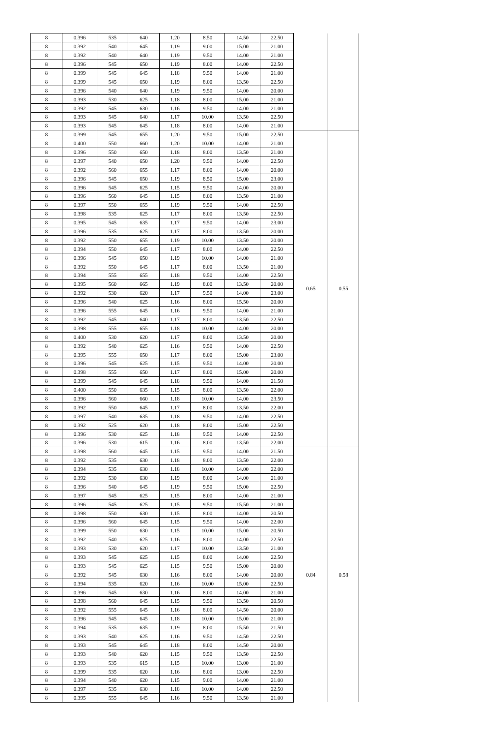| 8 | 0.396 | 535 | 640 | 1.20 | 8.50 | 14.50 | 22.50 | | |
| 8 | 0.392 | 540 | 645 | 1.19 | 9.00 | 15.00 | 21.00 | | |
| 8 | 0.392 | 540 | 640 | 1.19 | 9.50 | 14.00 | 21.00 | | |
| 8 | 0.396 | 545 | 650 | 1.19 | 8.00 | 14.00 | 22.50 | | |
| 8 | 0.399 | 545 | 645 | 1.18 | 9.50 | 14.00 | 21.00 | | |
| 8 | 0.399 | 545 | 650 | 1.19 | 8.00 | 13.50 | 22.50 | | |
| 8 | 0.396 | 540 | 640 | 1.19 | 9.50 | 14.00 | 20.00 | | |
| 8 | 0.393 | 530 | 625 | 1.18 | 8.00 | 15.00 | 21.00 | | |
| 8 | 0.392 | 545 | 630 | 1.16 | 9.50 | 14.00 | 21.00 | | |
| 8 | 0.393 | 545 | 640 | 1.17 | 10.00 | 13.50 | 22.50 | | |
| 8 | 0.393 | 545 | 645 | 1.18 | 8.00 | 14.00 | 21.00 | | |
| 8 | 0.399 | 545 | 655 | 1.20 | 9.50 | 15.00 | 22.50 | 0.65 | 0.55 |
| 8 | 0.400 | 550 | 660 | 1.20 | 10.00 | 14.00 | 21.00 | | |
| 8 | 0.396 | 550 | 650 | 1.18 | 8.00 | 13.50 | 21.00 | | |
| 8 | 0.397 | 540 | 650 | 1.20 | 9.50 | 14.00 | 22.50 | | |
| 8 | 0.392 | 560 | 655 | 1.17 | 8.00 | 14.00 | 20.00 | | |
| 8 | 0.396 | 545 | 650 | 1.19 | 8.50 | 15.00 | 23.00 | | |
| 8 | 0.396 | 545 | 625 | 1.15 | 9.50 | 14.00 | 20.00 | | |
| 8 | 0.396 | 560 | 645 | 1.15 | 8.00 | 13.50 | 21.00 | | |
| 8 | 0.397 | 550 | 655 | 1.19 | 9.50 | 14.00 | 22.50 | | |
| 8 | 0.398 | 535 | 625 | 1.17 | 8.00 | 13.50 | 22.50 | | |
| 8 | 0.395 | 545 | 635 | 1.17 | 9.50 | 14.00 | 23.00 | | |
| 8 | 0.396 | 535 | 625 | 1.17 | 8.00 | 13.50 | 20.00 | | |
| 8 | 0.392 | 550 | 655 | 1.19 | 10.00 | 13.50 | 20.00 | | |
| 8 | 0.394 | 550 | 645 | 1.17 | 8.00 | 14.00 | 22.50 | | |
| 8 | 0.396 | 545 | 650 | 1.19 | 10.00 | 14.00 | 21.00 | | |
| 8 | 0.392 | 550 | 645 | 1.17 | 8.00 | 13.50 | 21.00 | | |
| 8 | 0.394 | 555 | 655 | 1.18 | 9.50 | 14.00 | 22.50 | | |
| 8 | 0.395 | 560 | 665 | 1.19 | 8.00 | 13.50 | 20.00 | | |
| 8 | 0.392 | 530 | 620 | 1.17 | 9.50 | 14.00 | 23.00 | | |
| 8 | 0.396 | 540 | 625 | 1.16 | 8.00 | 15.50 | 20.00 | | |
| 8 | 0.396 | 555 | 645 | 1.16 | 9.50 | 14.00 | 21.00 | | |
| 8 | 0.392 | 545 | 640 | 1.17 | 8.00 | 13.50 | 22.50 | | |
| 8 | 0.398 | 555 | 655 | 1.18 | 10.00 | 14.00 | 20.00 | | |
| 8 | 0.400 | 530 | 620 | 1.17 | 8.00 | 13.50 | 20.00 | | |
| 8 | 0.392 | 540 | 625 | 1.16 | 9.50 | 14.00 | 22.50 | | |
| 8 | 0.395 | 555 | 650 | 1.17 | 8.00 | 15.00 | 23.00 | | |
| 8 | 0.396 | 545 | 625 | 1.15 | 9.50 | 14.00 | 20.00 | | |
| 8 | 0.398 | 555 | 650 | 1.17 | 8.00 | 15.00 | 20.00 | | |
| 8 | 0.399 | 545 | 645 | 1.18 | 9.50 | 14.00 | 21.50 | | |
| 8 | 0.400 | 550 | 635 | 1.15 | 8.00 | 13.50 | 22.00 | | |
| 8 | 0.396 | 560 | 660 | 1.18 | 10.00 | 14.00 | 23.50 | | |
| 8 | 0.392 | 550 | 645 | 1.17 | 8.00 | 13.50 | 22.00 | | |
| 8 | 0.397 | 540 | 635 | 1.18 | 9.50 | 14.00 | 22.50 | | |
| 8 | 0.392 | 525 | 620 | 1.18 | 8.00 | 15.00 | 22.50 | | |
| 8 | 0.396 | 530 | 625 | 1.18 | 9.50 | 14.00 | 22.50 | | |
| 8 | 0.396 | 530 | 615 | 1.16 | 8.00 | 13.50 | 22.00 | | |
| 8 | 0.398 | 560 | 645 | 1.15 | 9.50 | 14.00 | 21.50 | 0.84 | 0.58 |
| 8 | 0.392 | 535 | 630 | 1.18 | 8.00 | 13.50 | 22.00 | | |
| 8 | 0.394 | 535 | 630 | 1.18 | 10.00 | 14.00 | 22.00 | | |
| 8 | 0.392 | 530 | 630 | 1.19 | 8.00 | 14.00 | 21.00 | | |
| 8 | 0.396 | 540 | 645 | 1.19 | 9.50 | 15.00 | 22.50 | | |
| 8 | 0.397 | 545 | 625 | 1.15 | 8.00 | 14.00 | 21.00 | | |
| 8 | 0.396 | 545 | 625 | 1.15 | 9.50 | 15.50 | 21.00 | | |
| 8 | 0.398 | 550 | 630 | 1.15 | 8.00 | 14.00 | 20.50 | | |
| 8 | 0.396 | 560 | 645 | 1.15 | 9.50 | 14.00 | 22.00 | | |
| 8 | 0.399 | 550 | 630 | 1.15 | 10.00 | 15.00 | 20.50 | | |
| 8 | 0.392 | 540 | 625 | 1.16 | 8.00 | 14.00 | 22.50 | | |
| 8 | 0.393 | 530 | 620 | 1.17 | 10.00 | 13.50 | 21.00 | | |
| 8 | 0.393 | 545 | 625 | 1.15 | 8.00 | 14.00 | 22.50 | | |
| 8 | 0.393 | 545 | 625 | 1.15 | 9.50 | 15.00 | 20.00 | | |
| 8 | 0.392 | 545 | 630 | 1.16 | 8.00 | 14.00 | 20.00 | | |
| 8 | 0.394 | 535 | 620 | 1.16 | 10.00 | 15.00 | 22.50 | | |
| 8 | 0.396 | 545 | 630 | 1.16 | 8.00 | 14.00 | 21.00 | | |
| 8 | 0.398 | 560 | 645 | 1.15 | 9.50 | 13.50 | 20.50 | | |
| 8 | 0.392 | 555 | 645 | 1.16 | 8.00 | 14.50 | 20.00 | | |
| 8 | 0.396 | 545 | 645 | 1.18 | 10.00 | 15.00 | 21.00 | | |
| 8 | 0.394 | 535 | 635 | 1.19 | 8.00 | 15.50 | 21.50 | | |
| 8 | 0.393 | 540 | 625 | 1.16 | 9.50 | 14.50 | 22.50 | | |
| 8 | 0.393 | 545 | 645 | 1.18 | 8.00 | 14.50 | 20.00 | | |
| 8 | 0.393 | 540 | 620 | 1.15 | 9.50 | 13.50 | 22.50 | | |
| 8 | 0.393 | 535 | 615 | 1.15 | 10.00 | 13.00 | 21.00 | | |
| 8 | 0.399 | 535 | 620 | 1.16 | 8.00 | 13.00 | 22.50 | | |
| 8 | 0.394 | 540 | 620 | 1.15 | 9.00 | 14.00 | 21.00 | | |
| 8 | 0.397 | 535 | 630 | 1.18 | 10.00 | 14.00 | 22.50 | | |
| 8 | 0.395 | 555 | 645 | 1.16 | 9.50 | 13.50 | 21.00 | | |